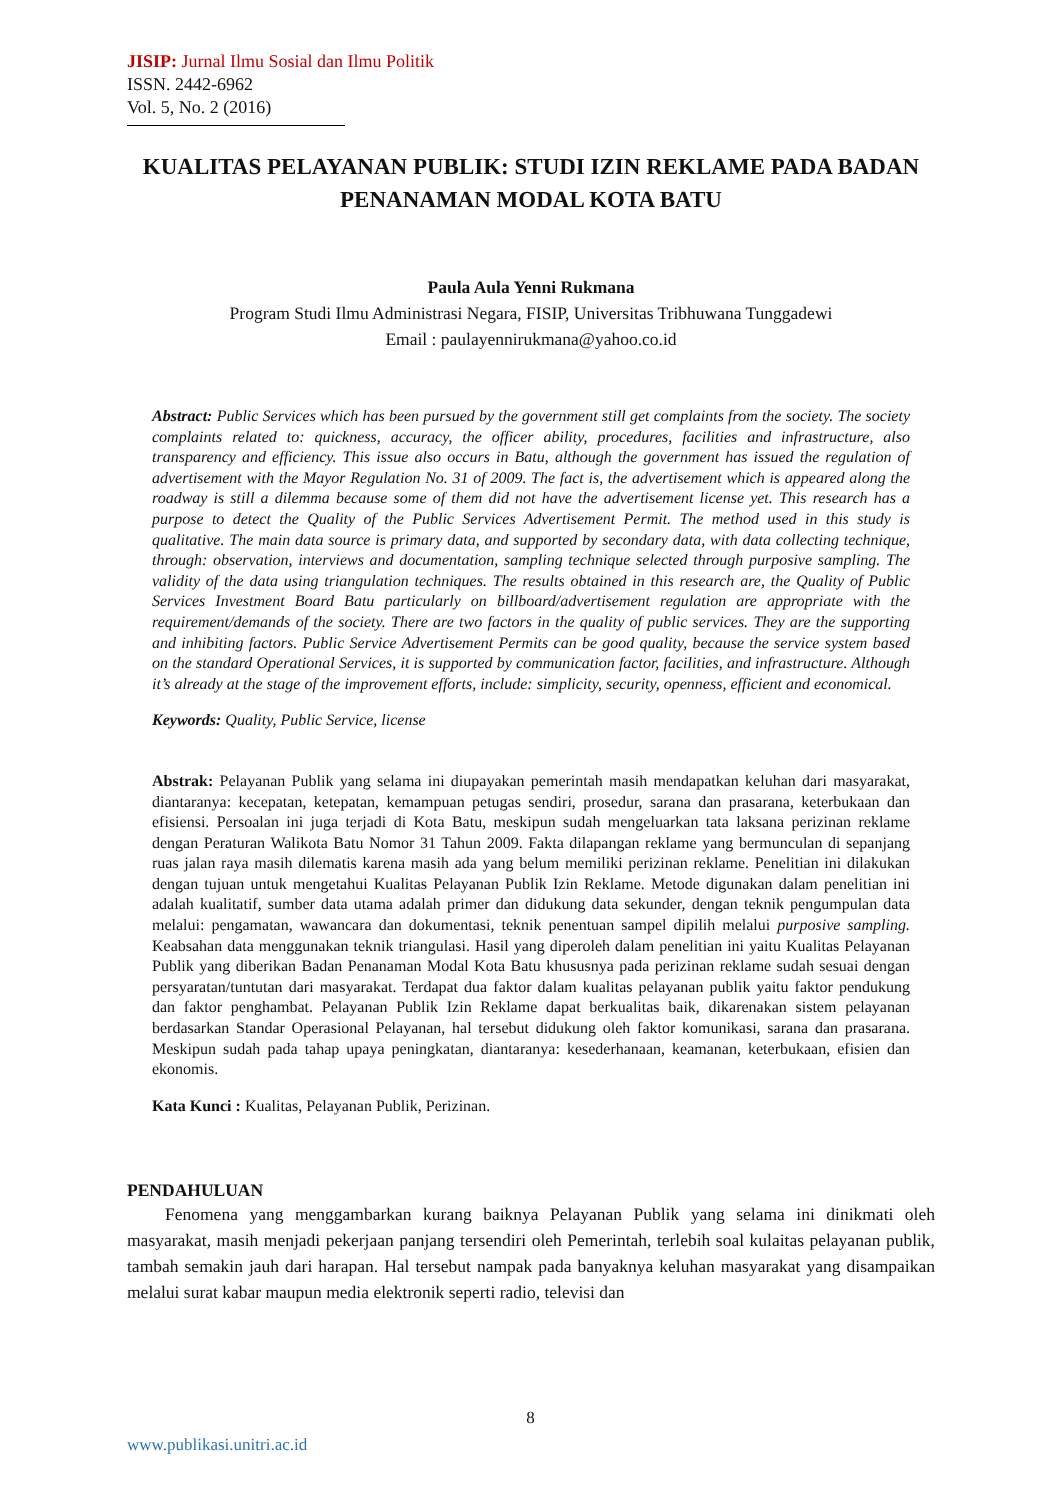JISIP: Jurnal Ilmu Sosial dan Ilmu Politik
ISSN. 2442-6962
Vol. 5, No. 2 (2016)
KUALITAS PELAYANAN PUBLIK: STUDI IZIN REKLAME PADA BADAN PENANAMAN MODAL KOTA BATU
Paula Aula Yenni Rukmana
Program Studi Ilmu Administrasi Negara, FISIP, Universitas Tribhuwana Tunggadewi
Email : paulayennirukmana@yahoo.co.id
Abstract: Public Services which has been pursued by the government still get complaints from the society. The society complaints related to: quickness, accuracy, the officer ability, procedures, facilities and infrastructure, also transparency and efficiency. This issue also occurs in Batu, although the government has issued the regulation of advertisement with the Mayor Regulation No. 31 of 2009. The fact is, the advertisement which is appeared along the roadway is still a dilemma because some of them did not have the advertisement license yet. This research has a purpose to detect the Quality of the Public Services Advertisement Permit. The method used in this study is qualitative. The main data source is primary data, and supported by secondary data, with data collecting technique, through: observation, interviews and documentation, sampling technique selected through purposive sampling. The validity of the data using triangulation techniques. The results obtained in this research are, the Quality of Public Services Investment Board Batu particularly on billboard/advertisement regulation are appropriate with the requirement/demands of the society. There are two factors in the quality of public services. They are the supporting and inhibiting factors. Public Service Advertisement Permits can be good quality, because the service system based on the standard Operational Services, it is supported by communication factor, facilities, and infrastructure. Although it’s already at the stage of the improvement efforts, include: simplicity, security, openness, efficient and economical.
Keywords: Quality, Public Service, license
Abstrak: Pelayanan Publik yang selama ini diupayakan pemerintah masih mendapatkan keluhan dari masyarakat, diantaranya: kecepatan, ketepatan, kemampuan petugas sendiri, prosedur, sarana dan prasarana, keterbukaan dan efisiensi. Persoalan ini juga terjadi di Kota Batu, meskipun sudah mengeluarkan tata laksana perizinan reklame dengan Peraturan Walikota Batu Nomor 31 Tahun 2009. Fakta dilapangan reklame yang bermunculan di sepanjang ruas jalan raya masih dilematis karena masih ada yang belum memiliki perizinan reklame. Penelitian ini dilakukan dengan tujuan untuk mengetahui Kualitas Pelayanan Publik Izin Reklame. Metode digunakan dalam penelitian ini adalah kualitatif, sumber data utama adalah primer dan didukung data sekunder, dengan teknik pengumpulan data melalui: pengamatan, wawancara dan dokumentasi, teknik penentuan sampel dipilih melalui purposive sampling. Keabsahan data menggunakan teknik triangulasi. Hasil yang diperoleh dalam penelitian ini yaitu Kualitas Pelayanan Publik yang diberikan Badan Penanaman Modal Kota Batu khususnya pada perizinan reklame sudah sesuai dengan persyaratan/tuntutan dari masyarakat. Terdapat dua faktor dalam kualitas pelayanan publik yaitu faktor pendukung dan faktor penghambat. Pelayanan Publik Izin Reklame dapat berkualitas baik, dikarenakan sistem pelayanan berdasarkan Standar Operasional Pelayanan, hal tersebut didukung oleh faktor komunikasi, sarana dan prasarana. Meskipun sudah pada tahap upaya peningkatan, diantaranya: kesederhanaan, keamanan, keterbukaan, efisien dan ekonomis.
Kata Kunci : Kualitas, Pelayanan Publik, Perizinan.
PENDAHULUAN
Fenomena yang menggambarkan kurang baiknya Pelayanan Publik yang selama ini dinikmati oleh masyarakat, masih menjadi pekerjaan panjang tersendiri oleh Pemerintah, terlebih soal kulaitas pelayanan publik, tambah semakin jauh dari harapan. Hal tersebut nampak pada banyaknya keluhan masyarakat yang disampaikan melalui surat kabar maupun media elektronik seperti radio, televisi dan
8
www.publikasi.unitri.ac.id